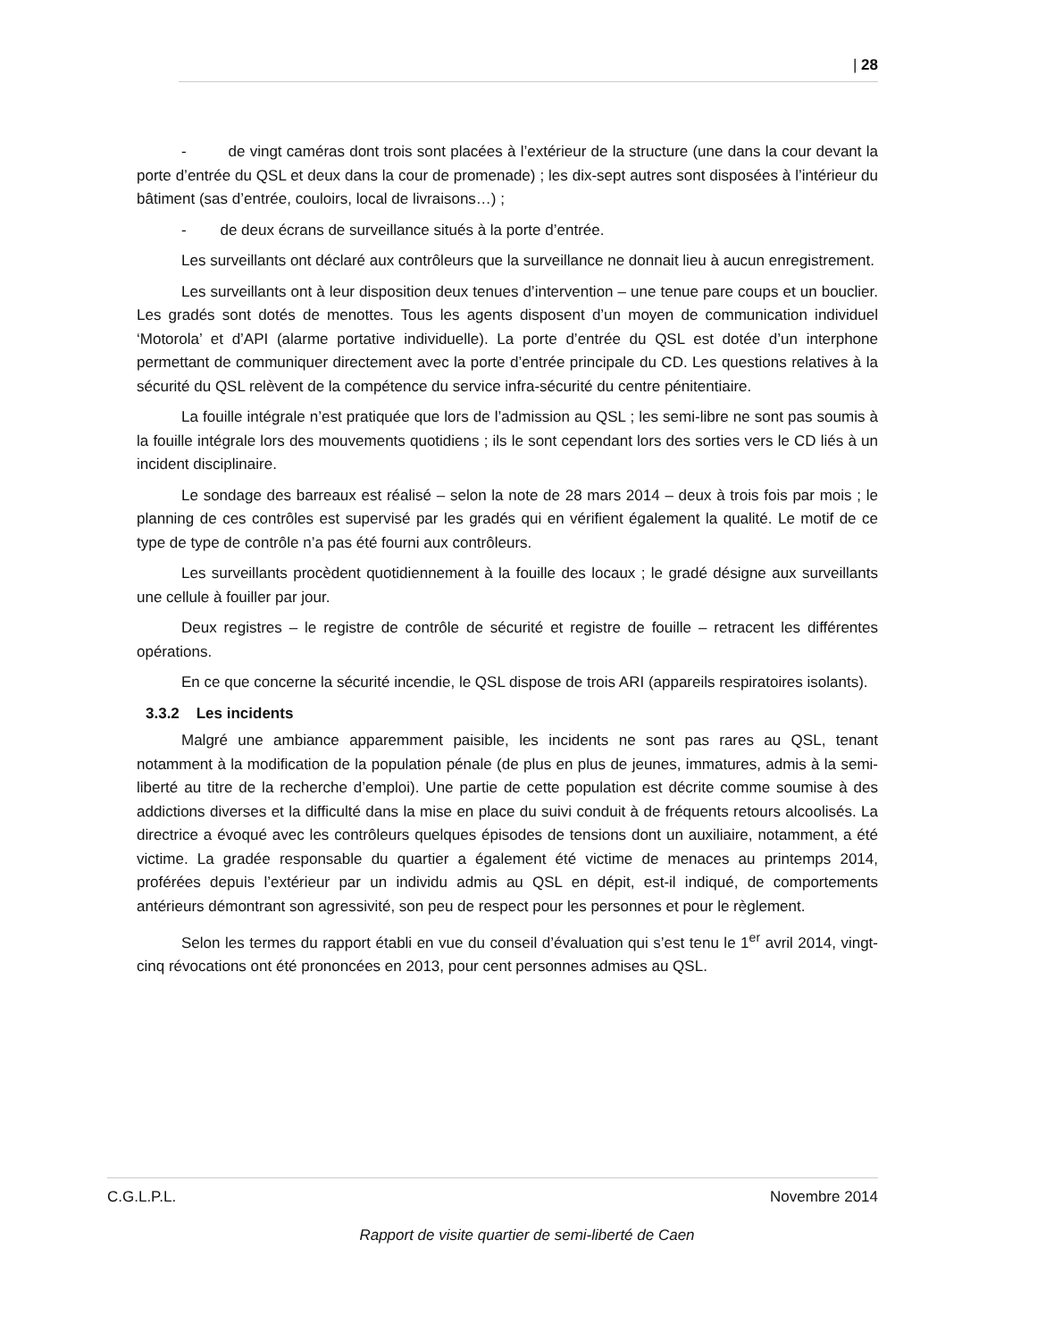| 28
- de vingt caméras dont trois sont placées à l’extérieur de la structure (une dans la cour devant la porte d’entrée du QSL et deux dans la cour de promenade) ; les dix-sept autres sont disposées à l’intérieur du bâtiment (sas d’entrée, couloirs, local de livraisons…) ;
- de deux écrans de surveillance situés à la porte d’entrée.
Les surveillants ont déclaré aux contrôleurs que la surveillance ne donnait lieu à aucun enregistrement.
Les surveillants ont à leur disposition deux tenues d’intervention – une tenue pare coups et un bouclier. Les gradés sont dotés de menottes. Tous les agents disposent d’un moyen de communication individuel ‘Motorola’ et d’API (alarme portative individuelle). La porte d’entrée du QSL est dotée d’un interphone permettant de communiquer directement avec la porte d’entrée principale du CD. Les questions relatives à la sécurité du QSL relèvent de la compétence du service infra-sécurité du centre pénitentiaire.
La fouille intégrale n’est pratiquée que lors de l’admission au QSL ; les semi-libre ne sont pas soumis à la fouille intégrale lors des mouvements quotidiens ; ils le sont cependant lors des sorties vers le CD liés à un incident disciplinaire.
Le sondage des barreaux est réalisé – selon la note de 28 mars 2014 – deux à trois fois par mois ; le planning de ces contrôles est supervisé par les gradés qui en vérifient également la qualité. Le motif de ce type de type de contrôle n’a pas été fourni aux contrôleurs.
Les surveillants procèdent quotidiennement à la fouille des locaux ; le gradé désigne aux surveillants une cellule à fouiller par jour.
Deux registres – le registre de contrôle de sécurité et registre de fouille – retracent les différentes opérations.
En ce que concerne la sécurité incendie, le QSL dispose de trois ARI (appareils respiratoires isolants).
3.3.2 Les incidents
Malgré une ambiance apparemment paisible, les incidents ne sont pas rares au QSL, tenant notamment à la modification de la population pénale (de plus en plus de jeunes, immatures, admis à la semi-liberté au titre de la recherche d’emploi). Une partie de cette population est décrite comme soumise à des addictions diverses et la difficulté dans la mise en place du suivi conduit à de fréquents retours alcoolisés. La directrice a évoqué avec les contrôleurs quelques épisodes de tensions dont un auxiliaire, notamment, a été victime. La gradée responsable du quartier a également été victime de menaces au printemps 2014, proférées depuis l’extérieur par un individu admis au QSL en dépit, est-il indiqué, de comportements antérieurs démontrant son agressivité, son peu de respect pour les personnes et pour le règlement.
Selon les termes du rapport établi en vue du conseil d’évaluation qui s’est tenu le 1<sup>er</sup> avril 2014, vingt-cinq révocations ont été prononcées en 2013, pour cent personnes admises au QSL.
C.G.L.P.L. Novembre 2014
Rapport de visite quartier de semi-liberté de Caen